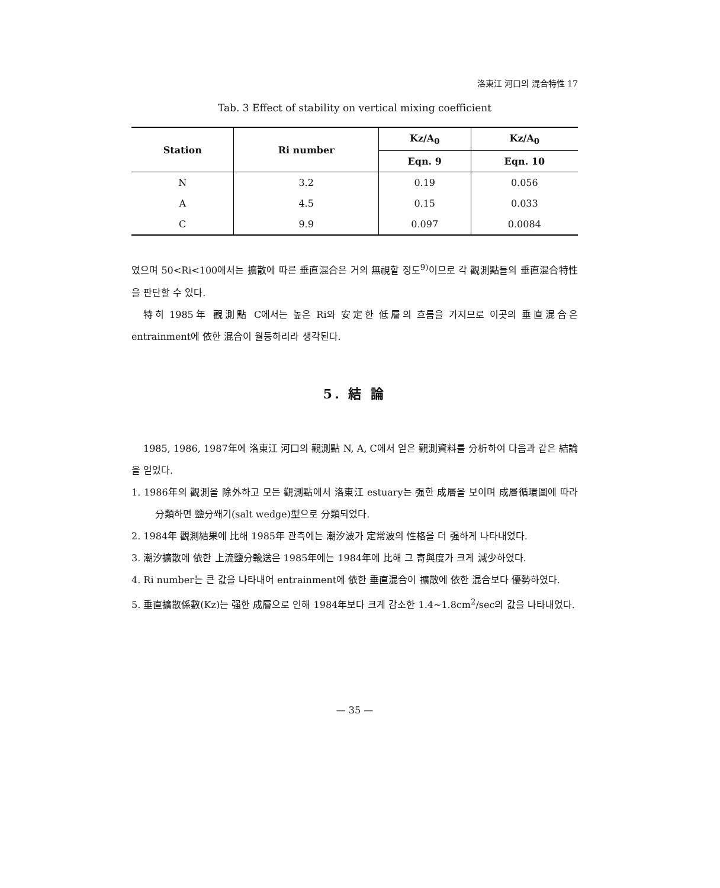洛東江 河口의 混合特性 17
Tab. 3 Effect of stability on vertical mixing coefficient
| Station | Ri number | Kz/A<sub>0</sub> | Kz/A<sub>0</sub> |
| --- | --- | --- | --- |
| | | Eqn. 9 | Eqn. 10 |
| N | 3.2 | 0.19 | 0.056 |
| A | 4.5 | 0.15 | 0.033 |
| C | 9.9 | 0.097 | 0.0084 |
였으며 50<Ri<100에서는 擴散에 따른 垂直混合은 거의 無視할 정도<sup>9)</sup>이므로 각 觀測點들의 垂直混合特性을 판단할 수 있다.
特히 1985年 觀測點 C에서는 높은 Ri와 安定한 低層의 흐름을 가지므로 이곳의 垂直混合은 entrainment에 依한 混合이 월등하리라 생각된다.
5. 結 論
1985, 1986, 1987年에 洛東江 河口의 觀測點 N, A, C에서 얻은 觀測資料를 分析하여 다음과 같은 結論을 얻었다.
1. 1986年의 觀測을 除外하고 모든 觀測點에서 洛東江 estuary는 强한 成層을 보이며 成層循環圖에 따라 分類하면 鹽分쐐기(salt wedge)型으로 分類되었다.
2. 1984年 觀測結果에 比해 1985年 관측에는 潮汐波가 定常波의 性格을 더 强하게 나타내었다.
3. 潮汐擴散에 依한 上流鹽分輸送은 1985年에는 1984年에 比해 그 寄與度가 크게 減少하였다.
4. Ri number는 큰 값을 나타내어 entrainment에 依한 垂直混合이 擴散에 依한 混合보다 優勢하였다.
5. 垂直擴散係數(Kz)는 强한 成層으로 인해 1984年보다 크게 감소한 1.4~1.8cm<sup>2</sup>/sec의 값을 나타내었다.
— 35 —